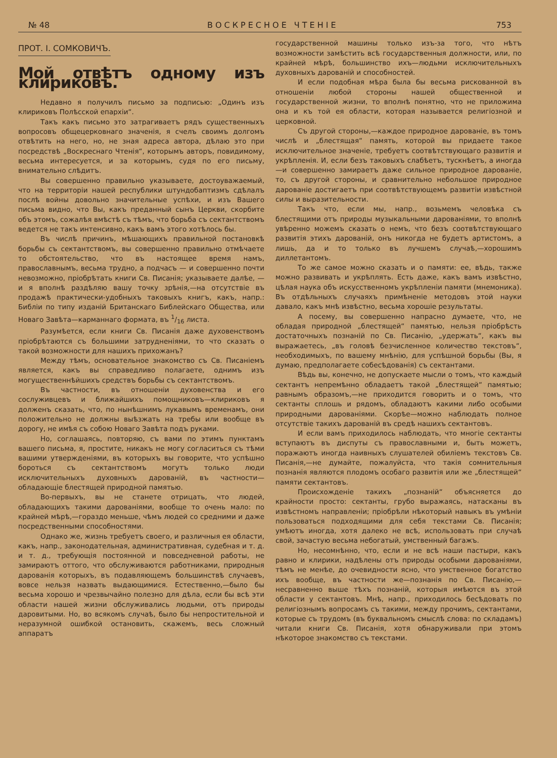№ 48 ВОСКРЕСНОЕ ЧТЕНІЕ 753
ПРОТ. І. СОМКОВИЧЪ.
Мой отвѣтъ одному изъ клириковъ.
Недавно я получилъ письмо за подписью: „Одинъ изъ клириковъ Полѣсской епархіи“.
Такъ какъ письмо это затрагиваетъ рядъ существенныхъ вопросовъ общецерковнаго значенія, я счелъ своимъ долгомъ отвѣтить на него, но, не зная адреса автора, дѣлаю это при посредствѣ „Воскреснаго Чтенія“, которымъ авторъ, повидимому, весьма интересуется, и за которымъ, судя по его письму, внимательно слѣдитъ.
Вы совершенно правильно указываете, достоуважаемый, что на территоріи нашей республики штундобаптизмъ сдѣлалъ послѣ войны довольно значительные успѣхи, и изъ Вашего письма видно, что Вы, какъ преданный сынъ Церкви, скорбите объ этомъ, сожалѣя вмѣстѣ съ тѣмъ, что борьба съ сектантствомъ ведется не такъ интенсивно, какъ вамъ этого хотѣлось бы.
Въ числѣ причинъ, мѣшающихъ правильной постановкѣ борьбы съ сектантствомъ, вы совершенно правильно отмѣчаете то обстоятельство, что въ настоящее время намъ, православнымъ, весьма трудно, а подчасъ — и совершенно почти невозможно, пріобрѣтать книги Св. Писанія; указываете далѣе, — и я вполнѣ раздѣляю вашу точку зрѣнія,—на отсутствіе въ продажѣ практически-удобныхъ таковыхъ книгъ, какъ, напр.: Библіи по типу изданій Британскаго Библейскаго Общества, или Новаго Завѣта—карманнаго формата, въ 1/16 листа.
Разумѣется, если книги Св. Писанія даже духовенствомъ пріобрѣтаются съ большими затрудненіями, то что сказать о такой возможности для нашихъ прихожанъ?
Между тѣмъ, основательное знакомство съ Св. Писаніемъ является, какъ вы справедливо полагаете, однимъ изъ могущественнѣйшихъ средствъ борьбы съ сектантствомъ.
Въ частности, въ отношеніи духовенства и его сослуживцевъ и ближайшихъ помощниковъ—клириковъ я долженъ сказать, что, по нынѣшнимъ лукавымъ временамъ, они положительно не должны выѣзжать на требы или вообще въ дорогу, не имѣя съ собою Новаго Завѣта подъ руками.
Но, соглашаясь, повторяю, съ вами по этимъ пунктамъ вашего письма, я, простите, никакъ не могу согласиться съ тѣми вашими утвержденіями, въ которыхъ вы говорите, что успѣшно бороться съ сектантствомъ могутъ только люди исключительныхъ духовныхъ дарованій, въ частности—обладающіе блестящей природной памятью.
Во-первыхъ, вы не станете отрицать, что людей, обладающихъ такими дарованіями, вообще то очень мало: по крайней мѣрѣ,—гораздо меньше, чѣмъ людей со средними и даже посредственными способностями.
Однако же, жизнь требуетъ своего, и различныя ея области, какъ, напр., законодательная, административная, судебная и т. д. и т. д., требующія постоянной и повседневной работы, не замираютъ оттого, что обслуживаются работниками, природныя дарованія которыхъ, въ подавляющемъ большинствѣ случаевъ, вовсе нельзя назвать выдающимися. Естественно,—было бы весьма хорошо и чрезвычайно полезно для дѣла, если бы всѣ эти области нашей жизни обслуживались людьми, отъ природы даровитыми. Но, во всякомъ случаѣ, было бы непростительной и неразумной ошибкой остановить, скажемъ, весь сложный аппаратъ
государственной машины только изъ-за того, что нѣтъ возможности замѣстить всѣ государственныя должности, или, по крайней мѣрѣ, большинство ихъ—людьми исключительныхъ духовныхъ дарованій и способностей.
И если подобная мѣра была бы весьма рискованной въ отношеніи любой стороны нашей общественной и государственной жизни, то вполнѣ понятно, что не приложима она и къ той ея области, которая называется религіозной и церковной.
Съ другой стороны,—каждое природное дарованіе, въ томъ числѣ и „блестящая“ память, которой вы придаете такое исключительное значеніе, требуетъ соотвѣтствующаго развитія и укрѣпленія. И, если безъ таковыхъ слабѣетъ, тускнѣетъ, а иногда—и совершенно замираетъ даже сильное природное дарованіе, то, съ другой стороны, и сравнительно небольшое природное дарованіе достигаетъ при соотвѣтствующемъ развитіи извѣстной силы и выразительности.
Такъ что, если мы, напр., возьмемъ человѣка съ блестящими отъ природы музыкальными дарованіями, то вполнѣ увѣренно можемъ сказать о немъ, что безъ соотвѣтствующаго развитія этихъ дарованій, онъ никогда не будетъ артистомъ, а лишь, да и то только въ лучшемъ случаѣ,—хорошимъ диллетантомъ.
То же самое можно сказать и о памяти: ее, вѣдь, также можно развивать и укрѣплять. Есть даже, какъ вамъ извѣстно, цѣлая наука объ искусственномъ укрѣпленіи памяти (мнемоника). Въ отдѣльныхъ случаяхъ примѣненіе методовъ этой науки давало, какъ мнѣ извѣстно, весьма хорошіе результаты.
А посему, вы совершенно напрасно думаете, что, не обладая природной „блестящей“ памятью, нельзя пріобрѣсть достаточныхъ познаній по Св. Писанію, „удержать“, какъ вы выражаетесь, „въ головѣ безчисленное количество текстовъ“, необходимыхъ, по вашему мнѣнію, для успѣшной борьбы (Вы, я думаю, предполагаете собесѣдованія) съ сектантами.
Вѣдь вы, конечно, не допускаете мысли о томъ, что каждый сектантъ непремѣнно обладаетъ такой „блестящей“ памятью; равнымъ образомъ,—не приходится говорить и о томъ, что сектанты сплошь и рядомъ, обладаютъ какими либо особыми природными дарованіями. Скорѣе—можно наблюдать полное отсутствіе такихъ дарованій въ средѣ нашихъ сектантовъ.
И если вамъ приходилось наблюдать, что многіе сектанты вступаютъ въ диспуты съ православными и, быть можетъ, поражаютъ иногда наивныхъ слушателей обиліемъ текстовъ Св. Писанія,—не думайте, пожалуйста, что такія сомнительныя познанія являются плодомъ особаго развитія или же „блестящей“ памяти сектантовъ.
Происхожденіе такихъ „познаній“ объясняется до крайности просто: сектанты, грубо выражаясь, натасканы въ извѣстномъ направленіи; пріобрѣли нѣкоторый навыкъ въ умѣніи пользоваться подходящими для себя текстами Св. Писанія; умѣютъ иногда, хотя далеко не всѣ, использовать при случаѣ свой, зачастую весьма небогатый, умственный багажъ.
Но, несомнѣнно, что, если и не всѣ наши пастыри, какъ равно и клирики, надѣлены отъ природы особыми дарованіями, тѣмъ не менѣе, до очевидности ясно, что умственное богатство ихъ вообще, въ частности же—познанія по Св. Писанію,—несравненно выше тѣхъ познаній, которыя имѣются въ этой области у сектантовъ. Мнѣ, напр., приходилось бесѣдовать по религіознымъ вопросамъ съ такими, между прочимъ, сектантами, которые съ трудомъ (въ буквальномъ смыслѣ слова: по складамъ) читали книги Св. Писанія, хотя обнаруживали при этомъ нѣкоторое знакомство съ текстами.